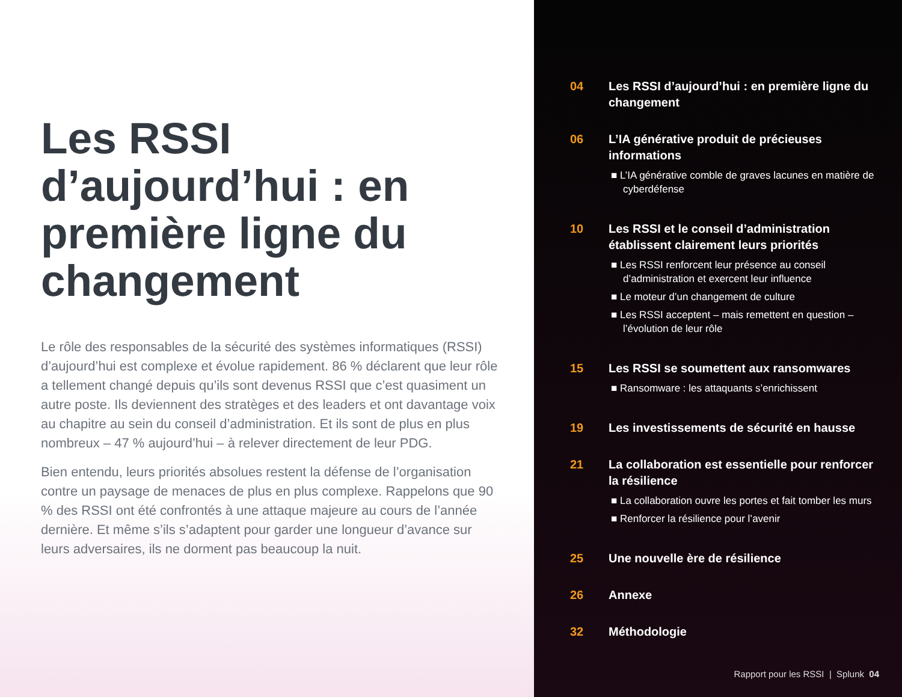Les RSSI d’aujourd’hui : en première ligne du changement
Le rôle des responsables de la sécurité des systèmes informatiques (RSSI) d’aujourd’hui est complexe et évolue rapidement. 86 % déclarent que leur rôle a tellement changé depuis qu’ils sont devenus RSSI que c’est quasiment un autre poste. Ils deviennent des stratèges et des leaders et ont davantage voix au chapitre au sein du conseil d’administration. Et ils sont de plus en plus nombreux – 47 % aujourd’hui – à relever directement de leur PDG.
Bien entendu, leurs priorités absolues restent la défense de l’organisation contre un paysage de menaces de plus en plus complexe. Rappelons que 90 % des RSSI ont été confrontés à une attaque majeure au cours de l’année dernière. Et même s’ils s’adaptent pour garder une longueur d’avance sur leurs adversaires, ils ne dorment pas beaucoup la nuit.
04 Les RSSI d’aujourd’hui : en première ligne du changement
06 L’IA générative produit de précieuses informations
■ L’IA générative comble de graves lacunes en matière de cyberdéfense
10 Les RSSI et le conseil d’administration établissent clairement leurs priorités
■ Les RSSI renforcent leur présence au conseil d’administration et exercent leur influence
■ Le moteur d’un changement de culture
■ Les RSSI acceptent – mais remettent en question – l’évolution de leur rôle
15 Les RSSI se soumettent aux ransomwares
■ Ransomware : les attaquants s’enrichissent
19 Les investissements de sécurité en hausse
21 La collaboration est essentielle pour renforcer la résilience
■ La collaboration ouvre les portes et fait tomber les murs
■ Renforcer la résilience pour l’avenir
25 Une nouvelle ère de résilience
26 Annexe
32 Méthodologie
Rapport pour les RSSI | Splunk 04